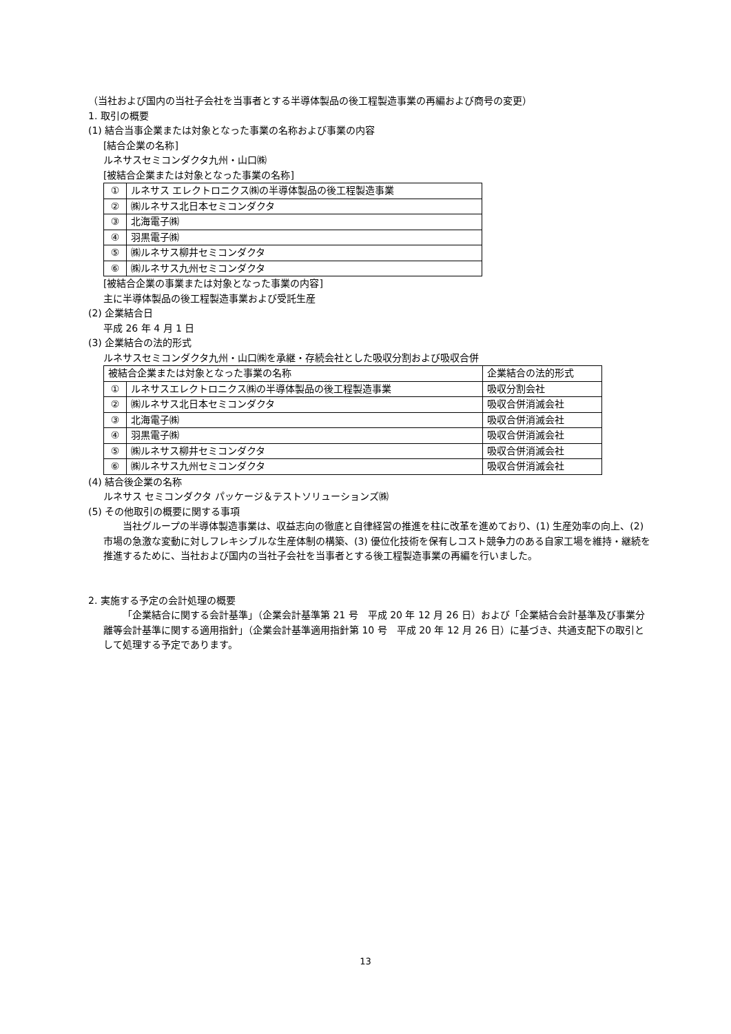（当社および国内の当社子会社を当事者とする半導体製品の後工程製造事業の再編および商号の変更）
1. 取引の概要
(1) 結合当事企業または対象となった事業の名称および事業の内容
[結合企業の名称]
ルネサスセミコンダクタ九州・山口㈱
[被結合企業または対象となった事業の名称]
| ① | ルネサス エレクトロニクス㈱の半導体製品の後工程製造事業 |
| ② | ㈱ルネサス北日本セミコンダクタ |
| ③ | 北海電子㈱ |
| ④ | 羽黒電子㈱ |
| ⑤ | ㈱ルネサス柳井セミコンダクタ |
| ⑥ | ㈱ルネサス九州セミコンダクタ |
[被結合企業の事業または対象となった事業の内容]
主に半導体製品の後工程製造事業および受託生産
(2) 企業結合日
平成 26 年 4 月 1 日
(3) 企業結合の法的形式
ルネサスセミコンダクタ九州・山口㈱を承継・存続会社とした吸収分割および吸収合併
| 被結合企業または対象となった事業の名称 | | 企業結合の法的形式 |
| ① | ルネサスエレクトロニクス㈱の半導体製品の後工程製造事業 | 吸収分割会社 |
| ② | ㈱ルネサス北日本セミコンダクタ | 吸収合併消滅会社 |
| ③ | 北海電子㈱ | 吸収合併消滅会社 |
| ④ | 羽黒電子㈱ | 吸収合併消滅会社 |
| ⑤ | ㈱ルネサス柳井セミコンダクタ | 吸収合併消滅会社 |
| ⑥ | ㈱ルネサス九州セミコンダクタ | 吸収合併消滅会社 |
(4) 結合後企業の名称
ルネサス セミコンダクタ パッケージ＆テストソリューションズ㈱
(5) その他取引の概要に関する事項
当社グループの半導体製造事業は、収益志向の徹底と自律経営の推進を柱に改革を進めており、(1) 生産効率の向上、(2) 市場の急激な変動に対しフレキシブルな生産体制の構築、(3) 優位化技術を保有しコスト競争力のある自家工場を維持・継続を推進するために、当社および国内の当社子会社を当事者とする後工程製造事業の再編を行いました。
2. 実施する予定の会計処理の概要
「企業結合に関する会計基準」（企業会計基準第 21 号　平成 20 年 12 月 26 日）および「企業結合会計基準及び事業分離等会計基準に関する適用指針」（企業会計基準適用指針第 10 号　平成 20 年 12 月 26 日）に基づき、共通支配下の取引として処理する予定であります。
13